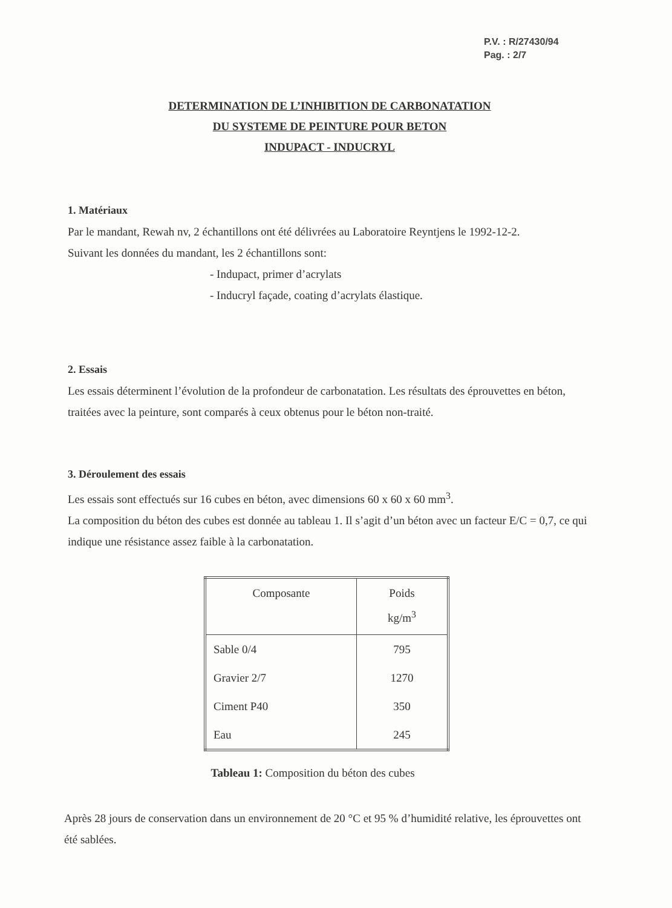P.V. : R/27430/94
Pag. : 2/7
DETERMINATION DE L’INHIBITION DE CARBONATATION
DU SYSTEME DE PEINTURE POUR BETON
INDUPACT - INDUCRYL
1. Matériaux
Par le mandant, Rewah nv, 2 échantillons ont été délivrées au Laboratoire Reyntjens le 1992-12-2.
Suivant les données du mandant, les 2 échantillons sont:
- Indupact, primer d’acrylats
- Inducryl façade, coating d’acrylats élastique.
2. Essais
Les essais déterminent l’évolution de la profondeur de carbonatation. Les résultats des éprouvettes en béton, traitées avec la peinture, sont comparés à ceux obtenus pour le béton non-traité.
3. Déroulement des essais
Les essais sont effectués sur 16 cubes en béton, avec dimensions 60 x 60 x 60 mm<sup>3</sup>.
La composition du béton des cubes est donnée au tableau 1. Il s’agit d’un béton avec un facteur E/C = 0,7, ce qui indique une résistance assez faible à la carbonatation.
| Composante | Poids kg/m<sup>3</sup> |
| --- | --- |
| Sable 0/4 | 795 |
| Gravier 2/7 | 1270 |
| Ciment P40 | 350 |
| Eau | 245 |
Tableau 1: Composition du béton des cubes
Après 28 jours de conservation dans un environnement de 20 °C et 95 % d’humidité relative, les éprouvettes ont été sablées.